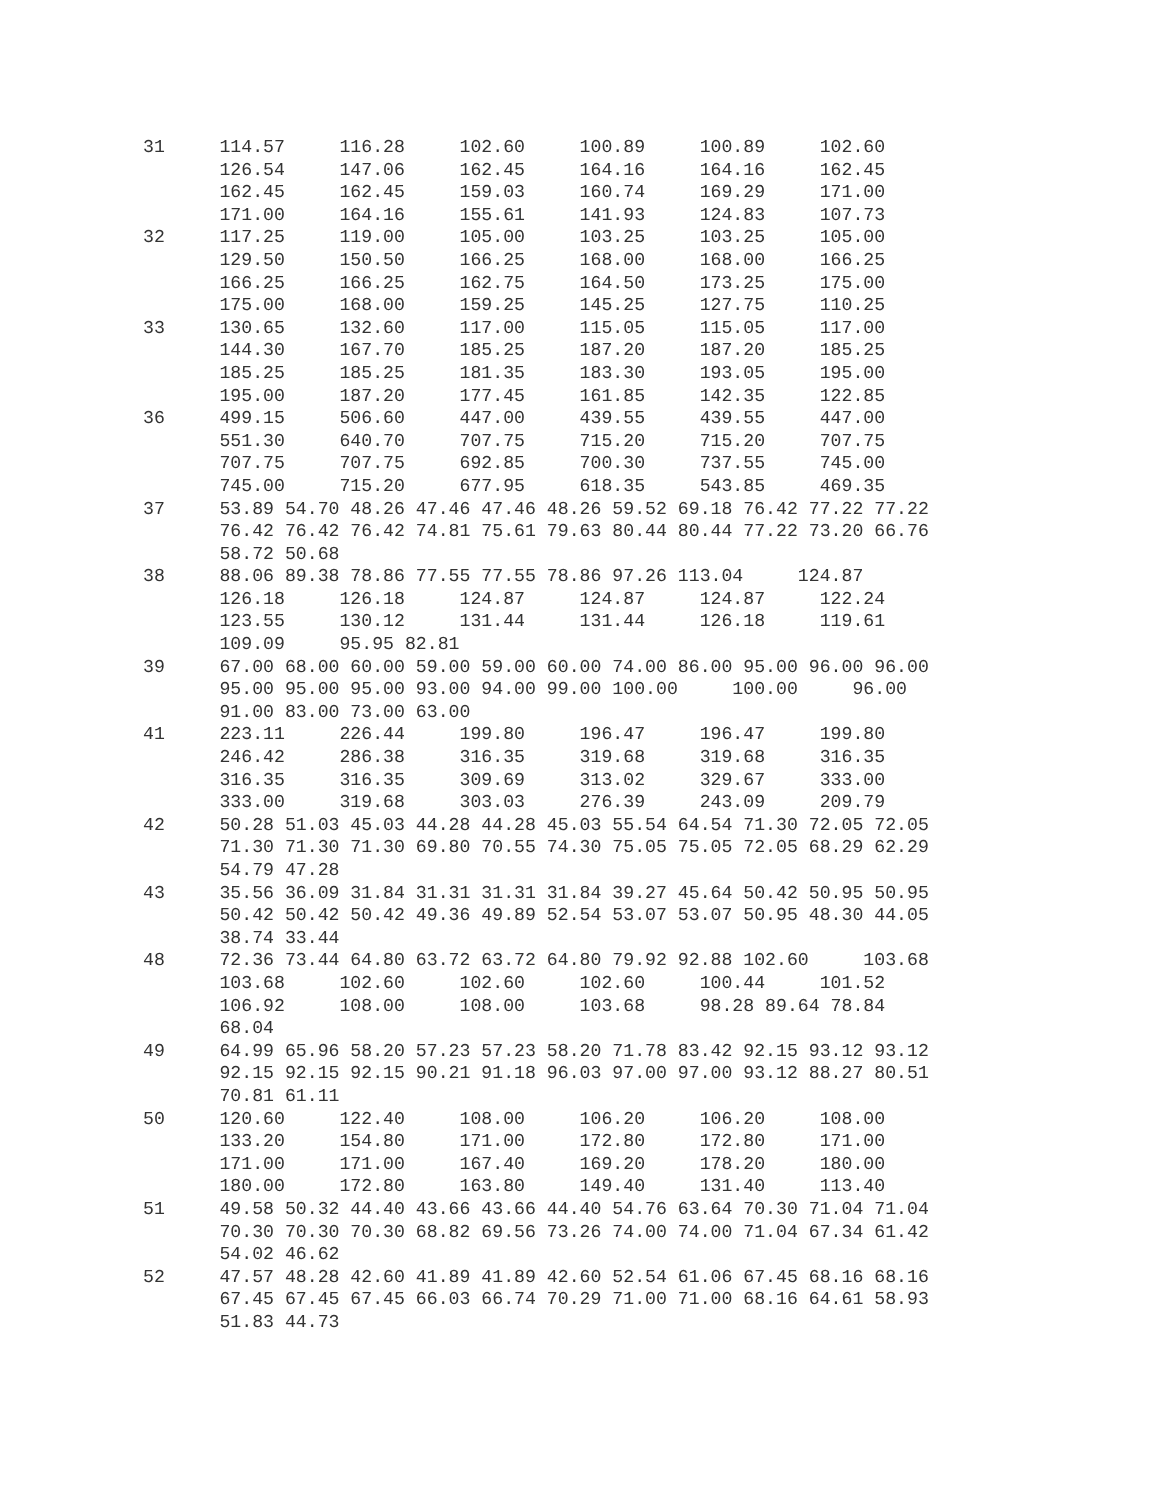31     114.57     116.28     102.60     100.89     100.89     102.60
       126.54     147.06     162.45     164.16     164.16     162.45
       162.45     162.45     159.03     160.74     169.29     171.00
       171.00     164.16     155.61     141.93     124.83     107.73
32     117.25     119.00     105.00     103.25     103.25     105.00
       129.50     150.50     166.25     168.00     168.00     166.25
       166.25     166.25     162.75     164.50     173.25     175.00
       175.00     168.00     159.25     145.25     127.75     110.25
33     130.65     132.60     117.00     115.05     115.05     117.00
       144.30     167.70     185.25     187.20     187.20     185.25
       185.25     185.25     181.35     183.30     193.05     195.00
       195.00     187.20     177.45     161.85     142.35     122.85
36     499.15     506.60     447.00     439.55     439.55     447.00
       551.30     640.70     707.75     715.20     715.20     707.75
       707.75     707.75     692.85     700.30     737.55     745.00
       745.00     715.20     677.95     618.35     543.85     469.35
37     53.89 54.70 48.26 47.46 47.46 48.26 59.52 69.18 76.42 77.22 77.22
       76.42 76.42 76.42 74.81 75.61 79.63 80.44 80.44 77.22 73.20 66.76
       58.72 50.68
38     88.06 89.38 78.86 77.55 77.55 78.86 97.26 113.04     124.87
       126.18     126.18     124.87     124.87     124.87     122.24
       123.55     130.12     131.44     131.44     126.18     119.61
       109.09     95.95 82.81
39     67.00 68.00 60.00 59.00 59.00 60.00 74.00 86.00 95.00 96.00 96.00
       95.00 95.00 95.00 93.00 94.00 99.00 100.00     100.00     96.00
       91.00 83.00 73.00 63.00
41     223.11     226.44     199.80     196.47     196.47     199.80
       246.42     286.38     316.35     319.68     319.68     316.35
       316.35     316.35     309.69     313.02     329.67     333.00
       333.00     319.68     303.03     276.39     243.09     209.79
42     50.28 51.03 45.03 44.28 44.28 45.03 55.54 64.54 71.30 72.05 72.05
       71.30 71.30 71.30 69.80 70.55 74.30 75.05 75.05 72.05 68.29 62.29
       54.79 47.28
43     35.56 36.09 31.84 31.31 31.31 31.84 39.27 45.64 50.42 50.95 50.95
       50.42 50.42 50.42 49.36 49.89 52.54 53.07 53.07 50.95 48.30 44.05
       38.74 33.44
48     72.36 73.44 64.80 63.72 63.72 64.80 79.92 92.88 102.60     103.68
       103.68     102.60     102.60     102.60     100.44     101.52
       106.92     108.00     108.00     103.68     98.28 89.64 78.84
       68.04
49     64.99 65.96 58.20 57.23 57.23 58.20 71.78 83.42 92.15 93.12 93.12
       92.15 92.15 92.15 90.21 91.18 96.03 97.00 97.00 93.12 88.27 80.51
       70.81 61.11
50     120.60     122.40     108.00     106.20     106.20     108.00
       133.20     154.80     171.00     172.80     172.80     171.00
       171.00     171.00     167.40     169.20     178.20     180.00
       180.00     172.80     163.80     149.40     131.40     113.40
51     49.58 50.32 44.40 43.66 43.66 44.40 54.76 63.64 70.30 71.04 71.04
       70.30 70.30 70.30 68.82 69.56 73.26 74.00 74.00 71.04 67.34 61.42
       54.02 46.62
52     47.57 48.28 42.60 41.89 41.89 42.60 52.54 61.06 67.45 68.16 68.16
       67.45 67.45 67.45 66.03 66.74 70.29 71.00 71.00 68.16 64.61 58.93
       51.83 44.73